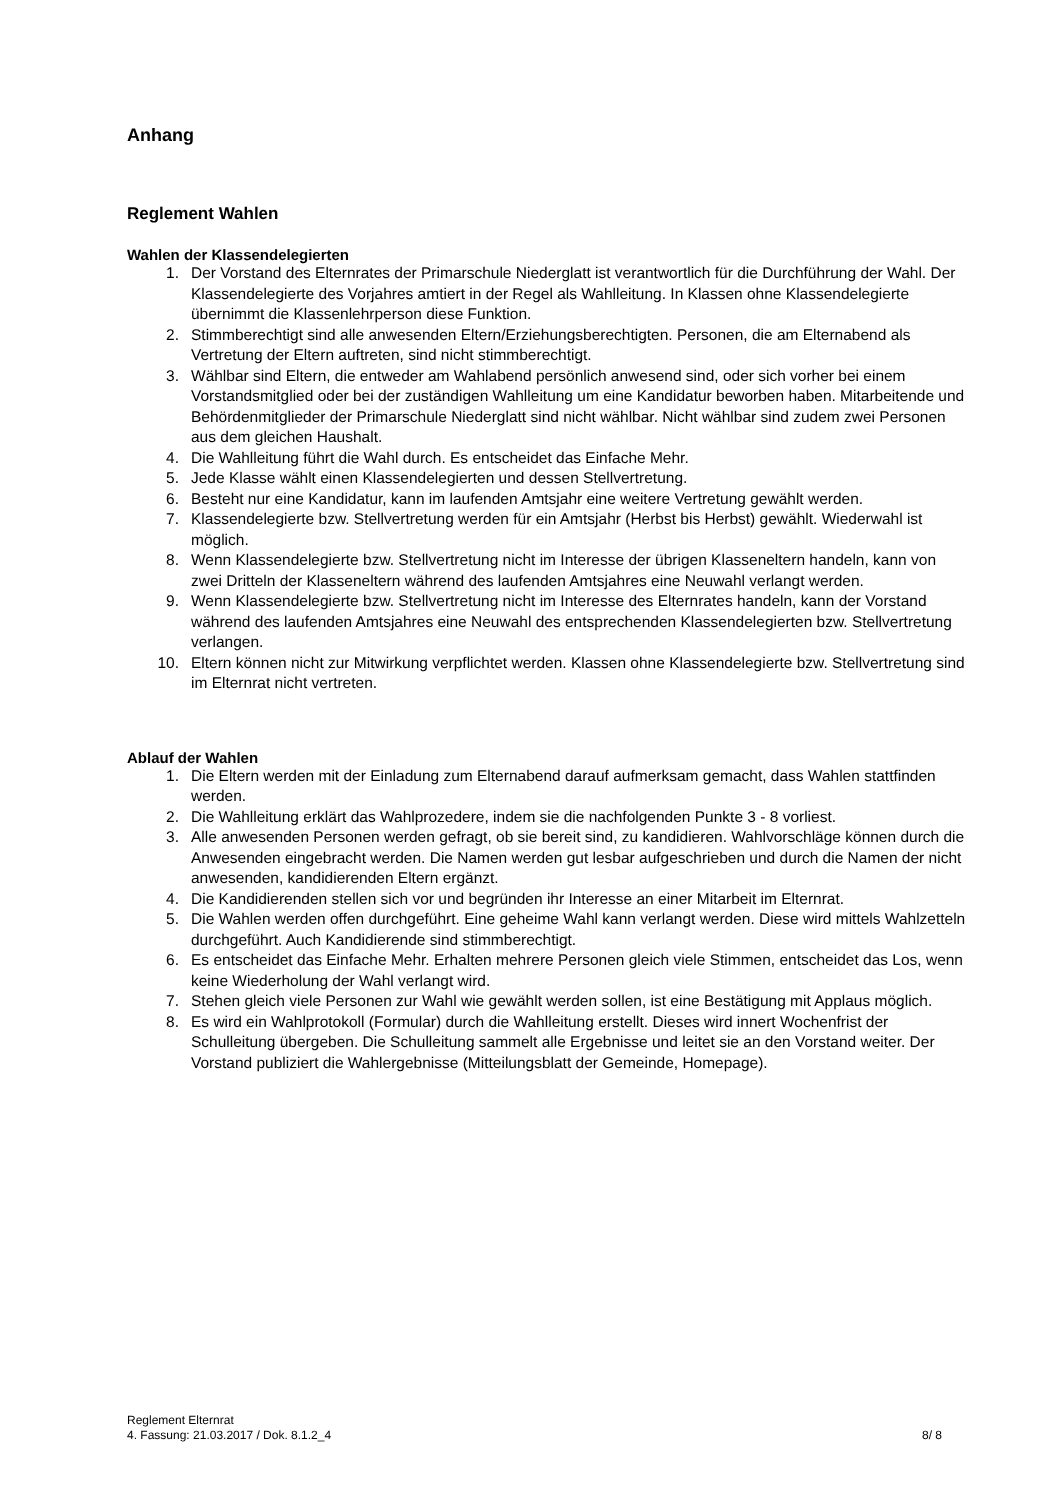Anhang
Reglement Wahlen
Wahlen der Klassendelegierten
1. Der Vorstand des Elternrates der Primarschule Niederglatt ist verantwortlich für die Durchführung der Wahl. Der Klassendelegierte des Vorjahres amtiert in der Regel als Wahlleitung. In Klassen ohne Klassendelegierte übernimmt die Klassenlehrperson diese Funktion.
2. Stimmberechtigt sind alle anwesenden Eltern/Erziehungsberechtigten. Personen, die am Elternabend als Vertretung der Eltern auftreten, sind nicht stimmberechtigt.
3. Wählbar sind Eltern, die entweder am Wahlabend persönlich anwesend sind, oder sich vorher bei einem Vorstandsmitglied oder bei der zuständigen Wahlleitung um eine Kandidatur beworben haben. Mitarbeitende und Behördenmitglieder der Primarschule Niederglatt sind nicht wählbar. Nicht wählbar sind zudem zwei Personen aus dem gleichen Haushalt.
4. Die Wahlleitung führt die Wahl durch. Es entscheidet das Einfache Mehr.
5. Jede Klasse wählt einen Klassendelegierten und dessen Stellvertretung.
6. Besteht nur eine Kandidatur, kann im laufenden Amtsjahr eine weitere Vertretung gewählt werden.
7. Klassendelegierte bzw. Stellvertretung werden für ein Amtsjahr (Herbst bis Herbst) gewählt. Wiederwahl ist möglich.
8. Wenn Klassendelegierte bzw. Stellvertretung nicht im Interesse der übrigen Klasseneltern handeln, kann von zwei Dritteln der Klasseneltern während des laufenden Amtsjahres eine Neuwahl verlangt werden.
9. Wenn Klassendelegierte bzw. Stellvertretung nicht im Interesse des Elternrates handeln, kann der Vorstand während des laufenden Amtsjahres eine Neuwahl des entsprechenden Klassendelegierten bzw. Stellvertretung verlangen.
10. Eltern können nicht zur Mitwirkung verpflichtet werden. Klassen ohne Klassendelegierte bzw. Stellvertretung sind im Elternrat nicht vertreten.
Ablauf der Wahlen
1. Die Eltern werden mit der Einladung zum Elternabend darauf aufmerksam gemacht, dass Wahlen stattfinden werden.
2. Die Wahlleitung erklärt das Wahlprozedere, indem sie die nachfolgenden Punkte 3 - 8 vorliest.
3. Alle anwesenden Personen werden gefragt, ob sie bereit sind, zu kandidieren. Wahlvorschläge können durch die Anwesenden eingebracht werden. Die Namen werden gut lesbar aufgeschrieben und durch die Namen der nicht anwesenden, kandidierenden Eltern ergänzt.
4. Die Kandidierenden stellen sich vor und begründen ihr Interesse an einer Mitarbeit im Elternrat.
5. Die Wahlen werden offen durchgeführt. Eine geheime Wahl kann verlangt werden. Diese wird mittels Wahlzetteln durchgeführt. Auch Kandidierende sind stimmberechtigt.
6. Es entscheidet das Einfache Mehr. Erhalten mehrere Personen gleich viele Stimmen, entscheidet das Los, wenn keine Wiederholung der Wahl verlangt wird.
7. Stehen gleich viele Personen zur Wahl wie gewählt werden sollen, ist eine Bestätigung mit Applaus möglich.
8. Es wird ein Wahlprotokoll (Formular) durch die Wahlleitung erstellt. Dieses wird innert Wochenfrist der Schulleitung übergeben. Die Schulleitung sammelt alle Ergebnisse und leitet sie an den Vorstand weiter. Der Vorstand publiziert die Wahlergebnisse (Mitteilungsblatt der Gemeinde, Homepage).
Reglement Elternrat
4. Fassung: 21.03.2017 / Dok. 8.1.2_4 8/ 8